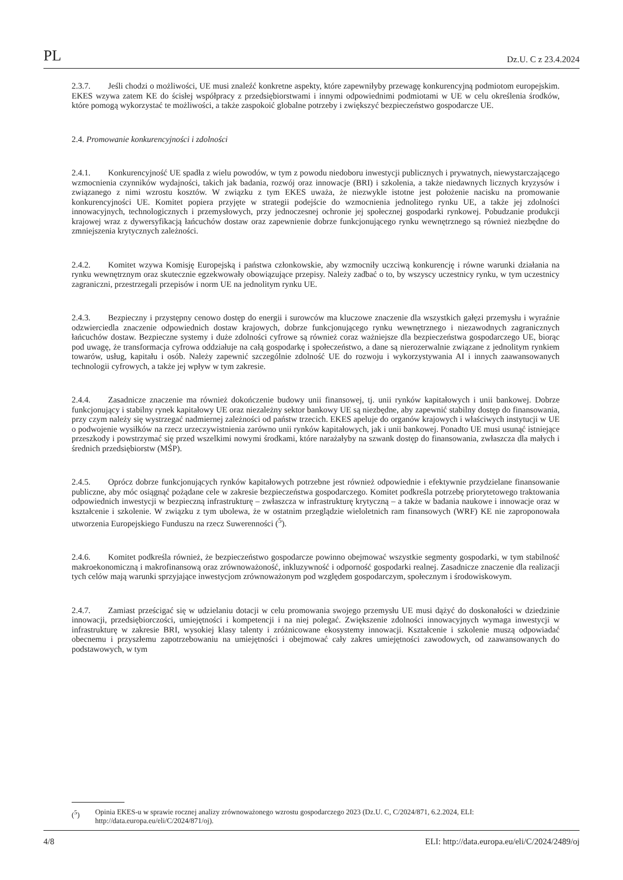PL Dz.U. C z 23.4.2024
2.3.7. Jeśli chodzi o możliwości, UE musi znaleźć konkretne aspekty, które zapewniłyby przewagę konkurencyjną podmiotom europejskim. EKES wzywa zatem KE do ścisłej współpracy z przedsiębiorstwami i innymi odpowiednimi podmiotami w UE w celu określenia środków, które pomogą wykorzystać te możliwości, a także zaspokoić globalne potrzeby i zwiększyć bezpieczeństwo gospodarcze UE.
2.4. Promowanie konkurencyjności i zdolności
2.4.1. Konkurencyjność UE spadła z wielu powodów, w tym z powodu niedoboru inwestycji publicznych i prywatnych, niewystarczającego wzmocnienia czynników wydajności, takich jak badania, rozwój oraz innowacje (BRI) i szkolenia, a także niedawnych licznych kryzysów i związanego z nimi wzrostu kosztów. W związku z tym EKES uważa, że niezwykle istotne jest położenie nacisku na promowanie konkurencyjności UE. Komitet popiera przyjęte w strategii podejście do wzmocnienia jednolitego rynku UE, a także jej zdolności innowacyjnych, technologicznych i przemysłowych, przy jednoczesnej ochronie jej społecznej gospodarki rynkowej. Pobudzanie produkcji krajowej wraz z dywersyfikacją łańcuchów dostaw oraz zapewnienie dobrze funkcjonującego rynku wewnętrznego są również niezbędne do zmniejszenia krytycznych zależności.
2.4.2. Komitet wzywa Komisję Europejską i państwa członkowskie, aby wzmocniły uczciwą konkurencję i równe warunki działania na rynku wewnętrznym oraz skutecznie egzekwowały obowiązujące przepisy. Należy zadbać o to, by wszyscy uczestnicy rynku, w tym uczestnicy zagraniczni, przestrzegali przepisów i norm UE na jednolitym rynku UE.
2.4.3. Bezpieczny i przystępny cenowo dostęp do energii i surowców ma kluczowe znaczenie dla wszystkich gałęzi przemysłu i wyraźnie odzwierciedla znaczenie odpowiednich dostaw krajowych, dobrze funkcjonującego rynku wewnętrznego i niezawodnych zagranicznych łańcuchów dostaw. Bezpieczne systemy i duże zdolności cyfrowe są również coraz ważniejsze dla bezpieczeństwa gospodarczego UE, biorąc pod uwagę, że transformacja cyfrowa oddziałuje na całą gospodarkę i społeczeństwo, a dane są nierozerwalnie związane z jednolitym rynkiem towarów, usług, kapitału i osób. Należy zapewnić szczególnie zdolność UE do rozwoju i wykorzystywania AI i innych zaawansowanych technologii cyfrowych, a także jej wpływ w tym zakresie.
2.4.4. Zasadnicze znaczenie ma również dokończenie budowy unii finansowej, tj. unii rynków kapitałowych i unii bankowej. Dobrze funkcjonujący i stabilny rynek kapitałowy UE oraz niezależny sektor bankowy UE są niezbędne, aby zapewnić stabilny dostęp do finansowania, przy czym należy się wystrzegać nadmiernej zależności od państw trzecich. EKES apeluje do organów krajowych i właściwych instytucji w UE o podwojenie wysiłków na rzecz urzeczywistnienia zarówno unii rynków kapitałowych, jak i unii bankowej. Ponadto UE musi usunąć istniejące przeszkody i powstrzymać się przed wszelkimi nowymi środkami, które narażałyby na szwank dostęp do finansowania, zwłaszcza dla małych i średnich przedsiębiorstw (MŚP).
2.4.5. Oprócz dobrze funkcjonujących rynków kapitałowych potrzebne jest również odpowiednie i efektywnie przydzielane finansowanie publiczne, aby móc osiągnąć pożądane cele w zakresie bezpieczeństwa gospodarczego. Komitet podkreśla potrzebę priorytetowego traktowania odpowiednich inwestycji w bezpieczną infrastrukturę – zwłaszcza w infrastrukturę krytyczną – a także w badania naukowe i innowacje oraz w kształcenie i szkolenie. W związku z tym ubolewa, że w ostatnim przeglądzie wieloletnich ram finansowych (WRF) KE nie zaproponowała utworzenia Europejskiego Funduszu na rzecz Suwerenności (<sup>5</sup>).
2.4.6. Komitet podkreśla również, że bezpieczeństwo gospodarcze powinno obejmować wszystkie segmenty gospodarki, w tym stabilność makroekonomiczną i makrofinansową oraz zrównoważoność, inkluzywność i odporność gospodarki realnej. Zasadnicze znaczenie dla realizacji tych celów mają warunki sprzyjające inwestycjom zrównoważonym pod względem gospodarczym, społecznym i środowiskowym.
2.4.7. Zamiast prześcigać się w udzielaniu dotacji w celu promowania swojego przemysłu UE musi dążyć do doskonałości w dziedzinie innowacji, przedsiębiorczości, umiejętności i kompetencji i na niej polegać. Zwiększenie zdolności innowacyjnych wymaga inwestycji w infrastrukturę w zakresie BRI, wysokiej klasy talenty i zróżnicowane ekosystemy innowacji. Kształcenie i szkolenie muszą odpowiadać obecnemu i przyszłemu zapotrzebowaniu na umiejętności i obejmować cały zakres umiejętności zawodowych, od zaawansowanych do podstawowych, w tym
(<sup>5</sup>) Opinia EKES-u w sprawie rocznej analizy zrównoważonego wzrostu gospodarczego 2023 (Dz.U. C, C/2024/871, 6.2.2024, ELI: http://data.europa.eu/eli/C/2024/871/oj).
4/8 ELI: http://data.europa.eu/eli/C/2024/2489/oj